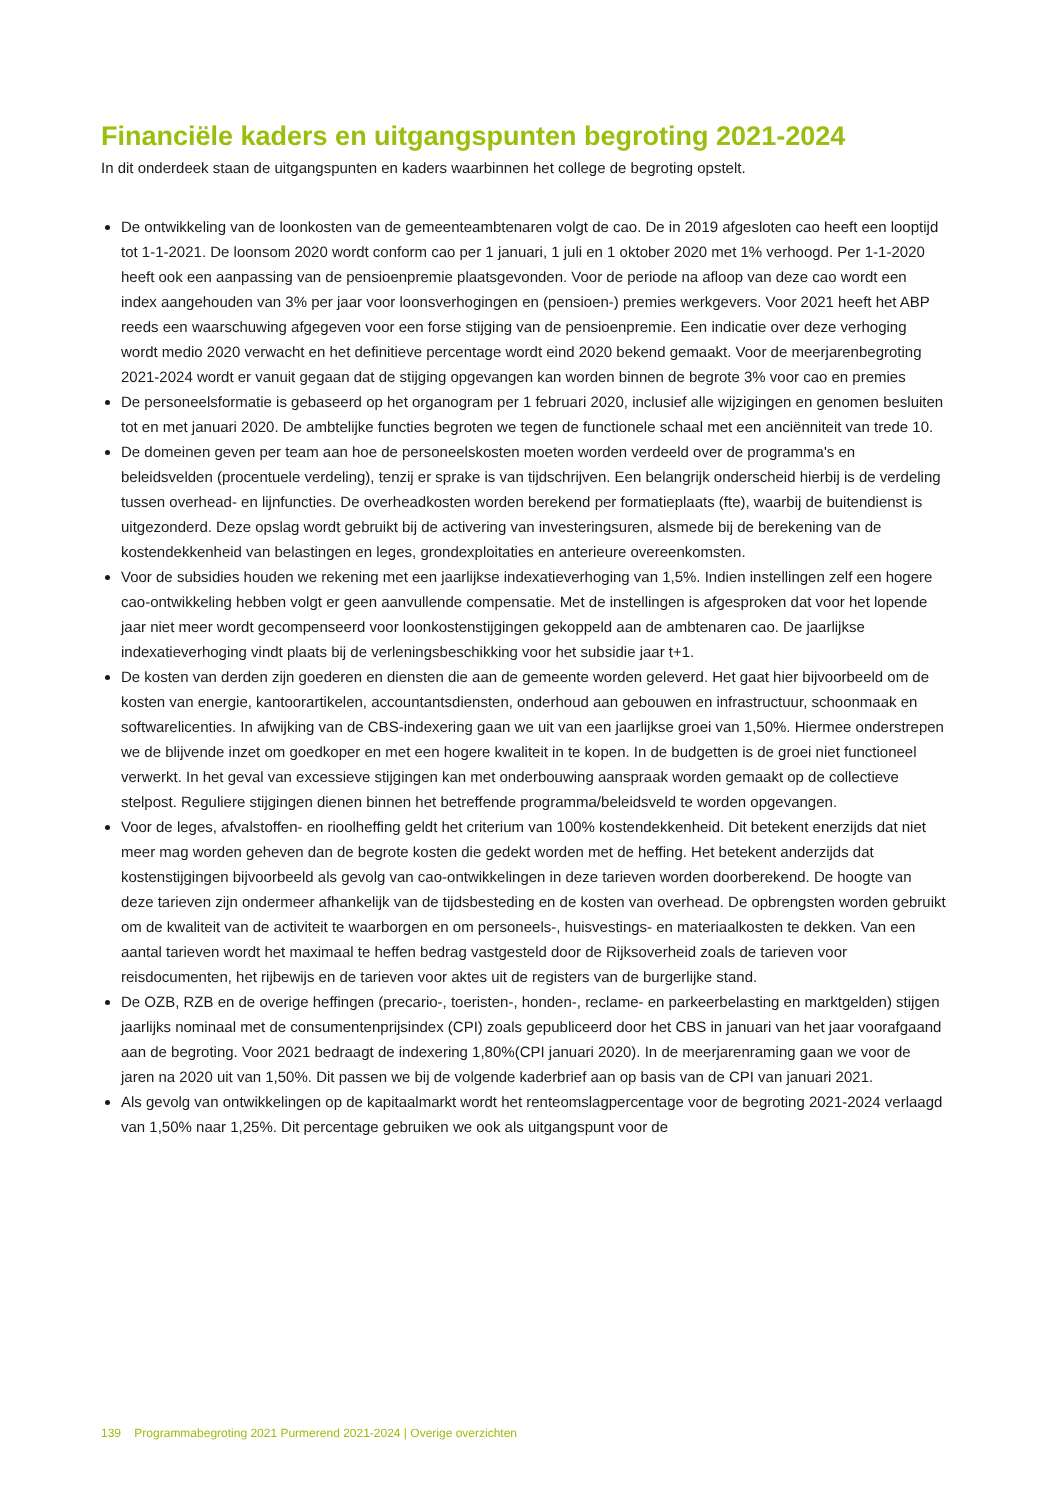Financiële kaders en uitgangspunten begroting 2021-2024
In dit onderdeek staan de uitgangspunten en kaders waarbinnen het college de begroting opstelt.
De ontwikkeling van de loonkosten van de gemeenteambtenaren volgt de cao. De in 2019 afgesloten cao heeft een looptijd tot 1-1-2021. De loonsom 2020 wordt conform cao per 1 januari, 1 juli en 1 oktober 2020 met 1% verhoogd. Per 1-1-2020 heeft ook een aanpassing van de pensioenpremie plaatsgevonden. Voor de periode na afloop van deze cao wordt een index aangehouden van 3% per jaar voor loonsverhogingen en (pensioen-) premies werkgevers. Voor 2021 heeft het ABP reeds een waarschuwing afgegeven voor een forse stijging van de pensioenpremie. Een indicatie over deze verhoging wordt medio 2020 verwacht en het definitieve percentage wordt eind 2020 bekend gemaakt. Voor de meerjarenbegroting 2021-2024 wordt er vanuit gegaan dat de stijging opgevangen kan worden binnen de begrote 3% voor cao en premies
De personeelsformatie is gebaseerd op het organogram per 1 februari 2020, inclusief alle wijzigingen en genomen besluiten tot en met januari 2020. De ambtelijke functies begroten we tegen de functionele schaal met een anciënniteit van trede 10.
De domeinen geven per team aan hoe de personeelskosten moeten worden verdeeld over de programma's en beleidsvelden (procentuele verdeling), tenzij er sprake is van tijdschrijven. Een belangrijk onderscheid hierbij is de verdeling tussen overhead- en lijnfuncties. De overheadkosten worden berekend per formatieplaats (fte), waarbij de buitendienst is uitgezonderd. Deze opslag wordt gebruikt bij de activering van investeringsuren, alsmede bij de berekening van de kostendekkenheid van belastingen en leges, grondexploitaties en anterieure overeenkomsten.
Voor de subsidies houden we rekening met een jaarlijkse indexatieverhoging van 1,5%. Indien instellingen zelf een hogere cao-ontwikkeling hebben volgt er geen aanvullende compensatie. Met de instellingen is afgesproken dat voor het lopende jaar niet meer wordt gecompenseerd voor loonkostenstijgingen gekoppeld aan de ambtenaren cao. De jaarlijkse indexatieverhoging vindt plaats bij de verleningsbeschikking voor het subsidie jaar t+1.
De kosten van derden zijn goederen en diensten die aan de gemeente worden geleverd. Het gaat hier bijvoorbeeld om de kosten van energie, kantoorartikelen, accountantsdiensten, onderhoud aan gebouwen en infrastructuur, schoonmaak en softwarelicenties. In afwijking van de CBS-indexering gaan we uit van een jaarlijkse groei van 1,50%. Hiermee onderstrepen we de blijvende inzet om goedkoper en met een hogere kwaliteit in te kopen. In de budgetten is de groei niet functioneel verwerkt. In het geval van excessieve stijgingen kan met onderbouwing aanspraak worden gemaakt op de collectieve stelpost. Reguliere stijgingen dienen binnen het betreffende programma/beleidsveld te worden opgevangen.
Voor de leges, afvalstoffen- en rioolheffing geldt het criterium van 100% kostendekkenheid. Dit betekent enerzijds dat niet meer mag worden geheven dan de begrote kosten die gedekt worden met de heffing. Het betekent anderzijds dat kostenstijgingen bijvoorbeeld als gevolg van cao-ontwikkelingen in deze tarieven worden doorberekend. De hoogte van deze tarieven zijn ondermeer afhankelijk van de tijdsbesteding en de kosten van overhead. De opbrengsten worden gebruikt om de kwaliteit van de activiteit te waarborgen en om personeels-, huisvestings- en materiaalkosten te dekken. Van een aantal tarieven wordt het maximaal te heffen bedrag vastgesteld door de Rijksoverheid zoals de tarieven voor reisdocumenten, het rijbewijs en de tarieven voor aktes uit de registers van de burgerlijke stand.
De OZB, RZB en de overige heffingen (precario-, toeristen-, honden-, reclame- en parkeerbelasting en marktgelden) stijgen jaarlijks nominaal met de consumentenprijsindex (CPI) zoals gepubliceerd door het CBS in januari van het jaar voorafgaand aan de begroting. Voor 2021 bedraagt de indexering 1,80%(CPI januari 2020). In de meerjarenraming gaan we voor de jaren na 2020 uit van 1,50%. Dit passen we bij de volgende kaderbrief aan op basis van de CPI van januari 2021.
Als gevolg van ontwikkelingen op de kapitaalmarkt wordt het renteomslagpercentage voor de begroting 2021-2024 verlaagd van 1,50% naar 1,25%. Dit percentage gebruiken we ook als uitgangspunt voor de
139 Programmabegroting 2021 Purmerend 2021-2024 | Overige overzichten